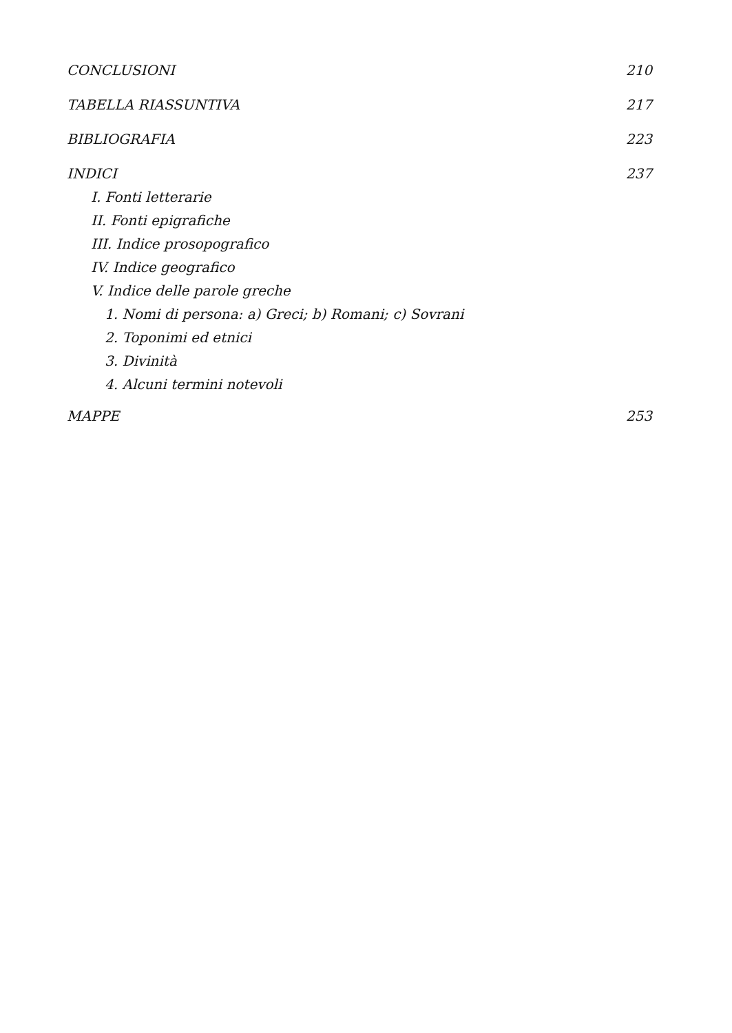CONCLUSIONI 210
TABELLA RIASSUNTIVA 217
BIBLIOGRAFIA 223
INDICI 237
I. Fonti letterarie
II. Fonti epigrafiche
III. Indice prosopografico
IV. Indice geografico
V. Indice delle parole greche
1. Nomi di persona: a) Greci; b) Romani; c) Sovrani
2. Toponimi ed etnici
3. Divinità
4. Alcuni termini notevoli
MAPPE 253